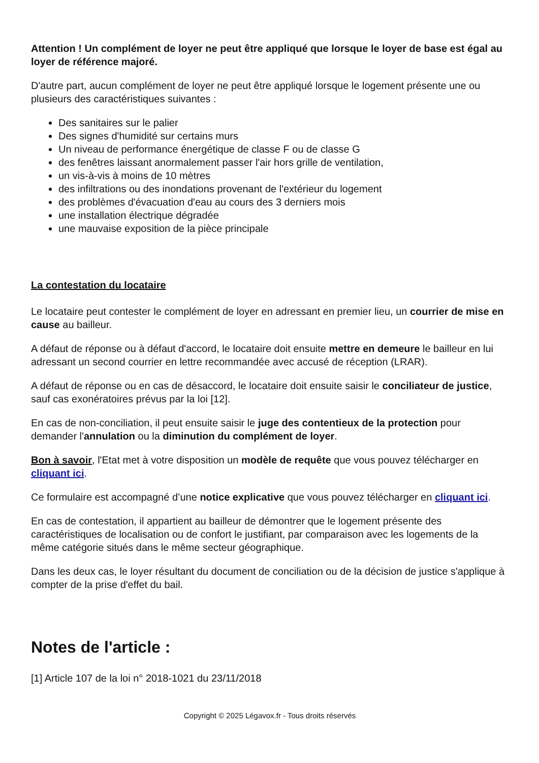Attention ! Un complément de loyer ne peut être appliqué que lorsque le loyer de base est égal au loyer de référence majoré.
D'autre part, aucun complément de loyer ne peut être appliqué lorsque le logement présente une ou plusieurs des caractéristiques suivantes :
Des sanitaires sur le palier
Des signes d'humidité sur certains murs
Un niveau de performance énergétique de classe F ou de classe G
des fenêtres laissant anormalement passer l'air hors grille de ventilation,
un vis-à-vis à moins de 10 mètres
des infiltrations ou des inondations provenant de l'extérieur du logement
des problèmes d'évacuation d'eau au cours des 3 derniers mois
une installation électrique dégradée
une mauvaise exposition de la pièce principale
La contestation du locataire
Le locataire peut contester le complément de loyer en adressant en premier lieu, un courrier de mise en cause au bailleur.
A défaut de réponse ou à défaut d'accord, le locataire doit ensuite mettre en demeure le bailleur en lui adressant un second courrier en lettre recommandée avec accusé de réception (LRAR).
A défaut de réponse ou en cas de désaccord, le locataire doit ensuite saisir le conciliateur de justice, sauf cas exonératoires prévus par la loi [12].
En cas de non-conciliation, il peut ensuite saisir le juge des contentieux de la protection pour demander l'annulation ou la diminution du complément de loyer.
Bon à savoir, l'Etat met à votre disposition un modèle de requête que vous pouvez télécharger en cliquant ici.
Ce formulaire est accompagné d’une notice explicative que vous pouvez télécharger en cliquant ici.
En cas de contestation, il appartient au bailleur de démontrer que le logement présente des caractéristiques de localisation ou de confort le justifiant, par comparaison avec les logements de la même catégorie situés dans le même secteur géographique.
Dans les deux cas, le loyer résultant du document de conciliation ou de la décision de justice s'applique à compter de la prise d'effet du bail.
Notes de l'article :
[1] Article 107 de la loi n° 2018-1021 du 23/11/2018
Copyright © 2025 Légavox.fr - Tous droits réservés